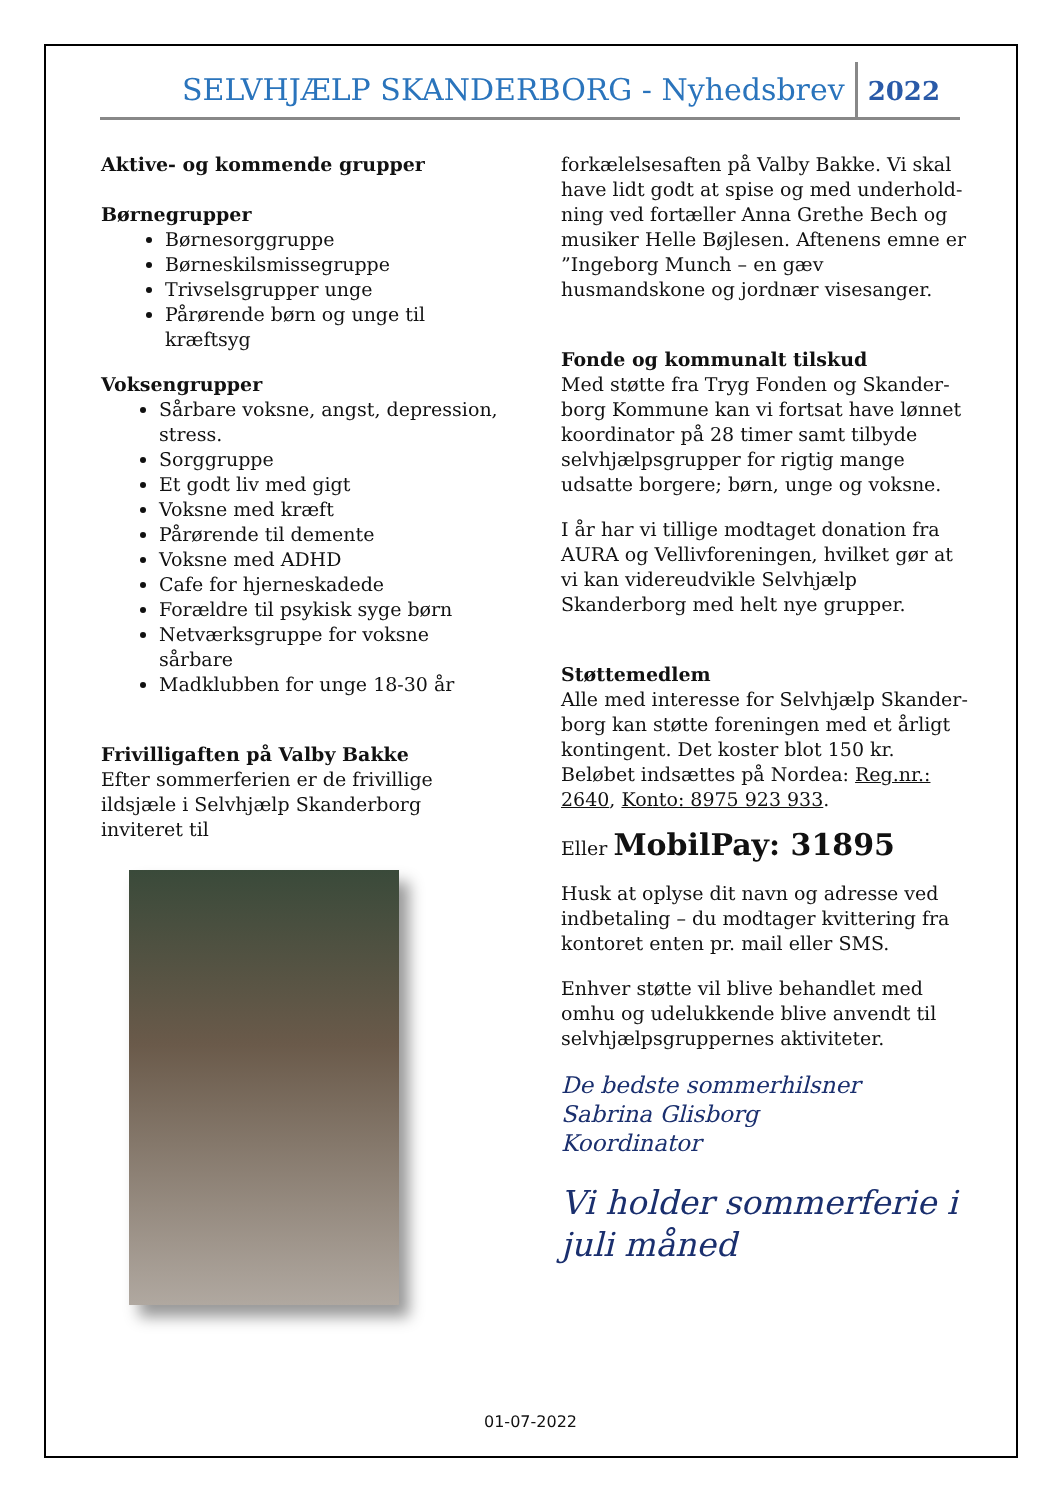SELVHJÆLP SKANDERBORG - Nyhedsbrev 2022
Aktive- og kommende grupper
Børnegrupper
Børnesorggruppe
Børneskilsmissegruppe
Trivselsgrupper unge
Pårørende børn og unge til kræftsyg
Voksengrupper
Sårbare voksne, angst, depression, stress.
Sorggruppe
Et godt liv med gigt
Voksne med kræft
Pårørende til demente
Voksne med ADHD
Cafe for hjerneskadede
Forældre til psykisk syge børn
Netværksgruppe for voksne sårbare
Madklubben for unge 18-30 år
Frivilligaften på Valby Bakke
Efter sommerferien er de frivillige ildsjæle i Selvhjælp Skanderborg inviteret til
forkælelsesaften på Valby Bakke. Vi skal have lidt godt at spise og med underhold-ning ved fortæller Anna Grethe Bech og musiker Helle Bøjlesen. Aftenens emne er ”Ingeborg Munch – en gæv husmandskone og jordnær visesanger.
Fonde og kommunalt tilskud
Med støtte fra Tryg Fonden og Skander-borg Kommune kan vi fortsat have lønnet koordinator på 28 timer samt tilbyde selvhjælpsgrupper for rigtig mange udsatte borgere; børn, unge og voksne.
I år har vi tillige modtaget donation fra AURA og Vellivforeningen, hvilket gør at vi kan videreudvikle Selvhjælp Skanderborg med helt nye grupper.
Støttemedlem
Alle med interesse for Selvhjælp Skander-borg kan støtte foreningen med et årligt kontingent. Det koster blot 150 kr. Beløbet indsættes på Nordea: Reg.nr.: 2640, Konto: 8975 923 933.
Eller MobilPay: 31895
Husk at oplyse dit navn og adresse ved indbetaling – du modtager kvittering fra kontoret enten pr. mail eller SMS.
Enhver støtte vil blive behandlet med omhu og udelukkende blive anvendt til selvhjælpsgruppernes aktiviteter.
De bedste sommerhilsner
Sabrina Glisborg
Koordinator
Vi holder sommerferie i juli måned
01-07-2022